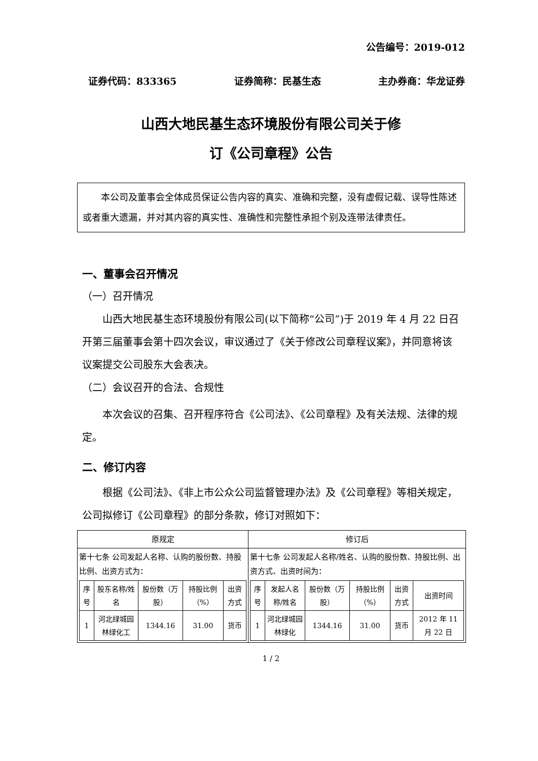公告编号：2019-012
证券代码：833365 证券简称：民基生态 主办券商：华龙证券
山西大地民基生态环境股份有限公司关于修
订《公司章程》公告
本公司及董事会全体成员保证公告内容的真实、准确和完整，没有虚假记载、误导性陈述或者重大遗漏，并对其内容的真实性、准确性和完整性承担个别及连带法律责任。
一、董事会召开情况
（一）召开情况
山西大地民基生态环境股份有限公司(以下简称“公司”)于 2019 年 4 月 22 日召开第三届董事会第十四次会议，审议通过了《关于修改公司章程议案》，并同意将该议案提交公司股东大会表决。
（二）会议召开的合法、合规性
本次会议的召集、召开程序符合《公司法》、《公司章程》及有关法规、法律的规定。
二、修订内容
根据《公司法》、《非上市公众公司监督管理办法》及《公司章程》等相关规定，公司拟修订《公司章程》的部分条款，修订对照如下：
| 原规定 | 修订后 |
| --- | --- |
| 第十七条 公司发起人名称、认购的股份数、持股比例、出资方式为： / 序号 / 股东名称/姓名 / 股份数（万股） / 持股比例（%） / 出资方式 / / 1 / 河北绿城园林绿化工 / 1344.16 / 31.00 / 货币 / | 第十七条 公司发起人名称/姓名、认购的股份数、持股比例、出资方式、出资时间为： / 序号 / 发起人名称/姓名 / 股份数（万股） / 持股比例（%） / 出资方式 / 出资时间 / / 1 / 河北绿城园林绿化 / 1344.16 / 31.00 / 货币 / 2012 年 11 月 22 日 / |
1 / 2